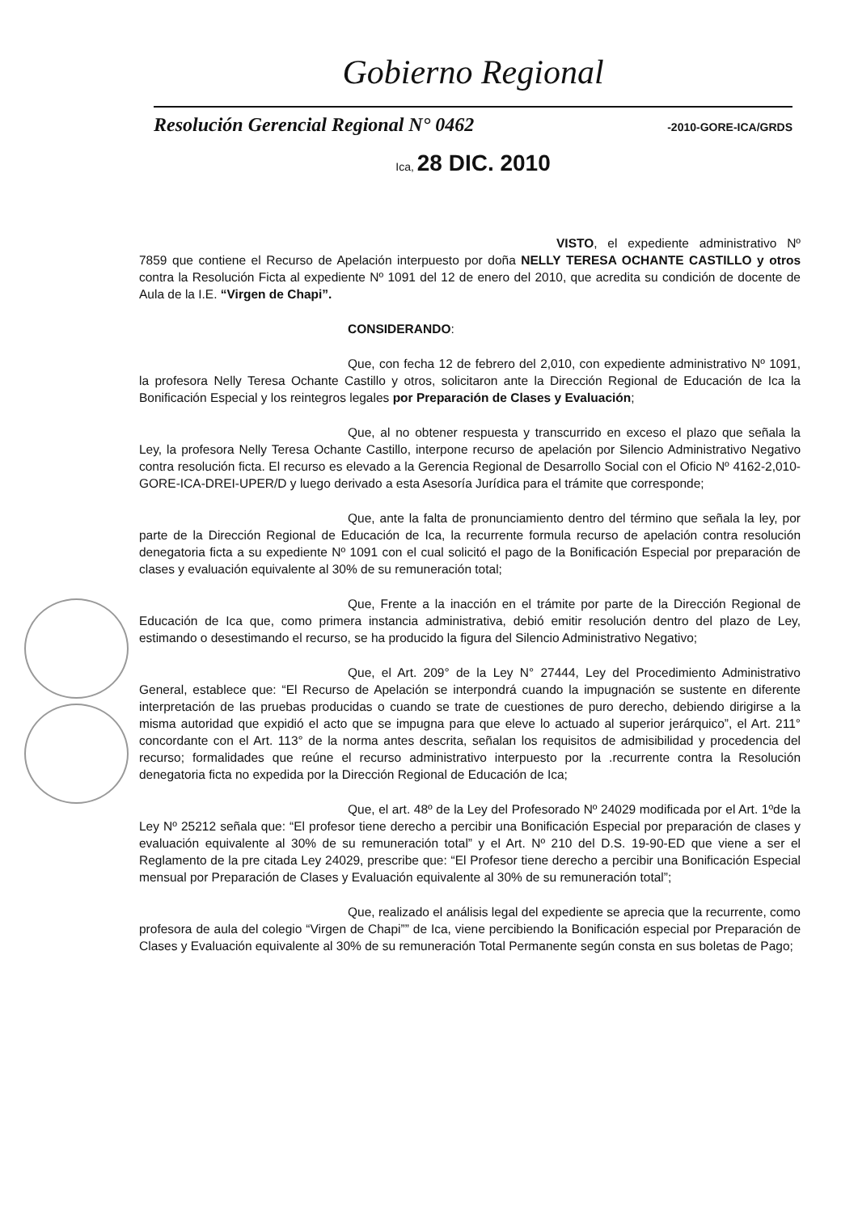Gobierno Regional
Resolución Gerencial Regional N° 0462 -2010-GORE-ICA/GRDS
Ica, 28 DIC. 2010
VISTO, el expediente administrativo Nº 7859 que contiene el Recurso de Apelación interpuesto por doña NELLY TERESA OCHANTE CASTILLO y otros contra la Resolución Ficta al expediente Nº 1091 del 12 de enero del 2010, que acredita su condición de docente de Aula de la I.E. “Virgen de Chapi”.
CONSIDERANDO:
Que, con fecha 12 de febrero del 2,010, con expediente administrativo Nº 1091, la profesora Nelly Teresa Ochante Castillo y otros, solicitaron ante la Dirección Regional de Educación de Ica la Bonificación Especial y los reintegros legales por Preparación de Clases y Evaluación;
Que, al no obtener respuesta y transcurrido en exceso el plazo que señala la Ley, la profesora Nelly Teresa Ochante Castillo, interpone recurso de apelación por Silencio Administrativo Negativo contra resolución ficta. El recurso es elevado a la Gerencia Regional de Desarrollo Social con el Oficio Nº 4162-2,010-GORE-ICA-DREI-UPER/D y luego derivado a esta Asesoría Jurídica para el trámite que corresponde;
Que, ante la falta de pronunciamiento dentro del término que señala la ley, por parte de la Dirección Regional de Educación de Ica, la recurrente formula recurso de apelación contra resolución denegatoria ficta a su expediente Nº 1091 con el cual solicitó el pago de la Bonificación Especial por preparación de clases y evaluación equivalente al 30% de su remuneración total;
Que, Frente a la inacción en el trámite por parte de la Dirección Regional de Educación de Ica que, como primera instancia administrativa, debió emitir resolución dentro del plazo de Ley, estimando o desestimando el recurso, se ha producido la figura del Silencio Administrativo Negativo;
Que, el Art. 209° de la Ley N° 27444, Ley del Procedimiento Administrativo General, establece que: “El Recurso de Apelación se interpondrá cuando la impugnación se sustente en diferente interpretación de las pruebas producidas o cuando se trate de cuestiones de puro derecho, debiendo dirigirse a la misma autoridad que expidió el acto que se impugna para que eleve lo actuado al superior jerárquico”, el Art. 211° concordante con el Art. 113° de la norma antes descrita, señalan los requisitos de admisibilidad y procedencia del recurso; formalidades que reúne el recurso administrativo interpuesto por la .recurrente contra la Resolución denegatoria ficta no expedida por la Dirección Regional de Educación de Ica;
Que, el art. 48º de la Ley del Profesorado Nº 24029 modificada por el Art. 1ºde la Ley Nº 25212 señala que: “El profesor tiene derecho a percibir una Bonificación Especial por preparación de clases y evaluación equivalente al 30% de su remuneración total” y el Art. Nº 210 del D.S. 19-90-ED que viene a ser el Reglamento de la pre citada Ley 24029, prescribe que: “El Profesor tiene derecho a percibir una Bonificación Especial mensual por Preparación de Clases y Evaluación equivalente al 30% de su remuneración total”;
Que, realizado el análisis legal del expediente se aprecia que la recurrente, como profesora de aula del colegio “Virgen de Chapi”” de Ica, viene percibiendo la Bonificación especial por Preparación de Clases y Evaluación equivalente al 30% de su remuneración Total Permanente según consta en sus boletas de Pago;